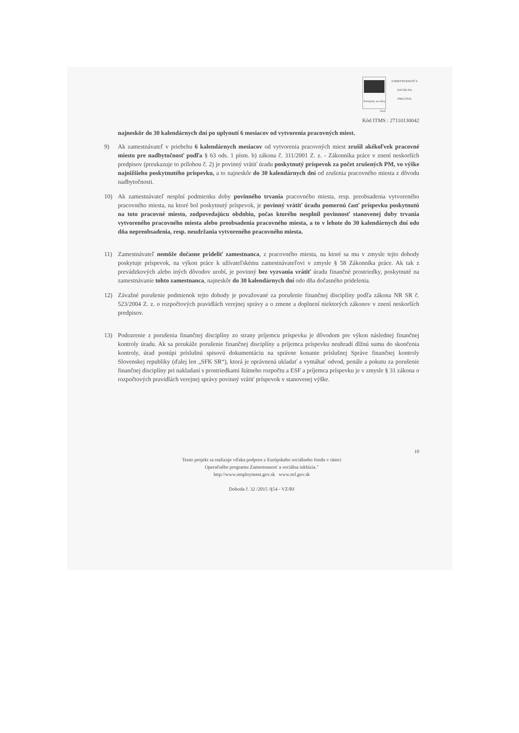Európsky sociálny fond ZAMESTNANOSŤ A SOCIÁLNA INKLÚZIA
Kód ITMS : 27110130042
najneskôr do 30 kalendárnych dní po uplynutí 6 mesiacov od vytvorenia pracovných miest.
9) Ak zamestnávateľ v priebehu 6 kalendárnych mesiacov od vytvorenia pracovných miest zrušil akékoľvek pracovné miesto pre nadbytočnosť podľa § 63 ods. 1 písm. b) zákona č. 311/2001 Z. z. - Zákonníka práce v znení neskorších predpisov (preukazuje to prílohou č. 2) je povinný vrátiť úradu poskytnutý príspevok za počet zrušených PM, vo výške najnižšieho poskytnutého príspevku, a to najneskôr do 30 kalendárnych dní od zrušenia pracovného miesta z dôvodu nadbytočnosti.
10) Ak zamestnávateľ nesplní podmienku doby povinného trvania pracovného miesta, resp. preobsadenia vytvoreného pracovného miesta, na ktoré bol poskytnutý príspevok, je povinný vrátiť úradu pomernú časť príspevku poskytnutú na toto pracovné miesto, zodpovedajúcu obdobiu, počas ktorého nesplnil povinnosť stanovenej doby trvania vytvoreného pracovného miesta alebo preobsadenia pracovného miesta, a to v lehote do 30 kalendárnych dní odo dňa nepreobsadenia, resp. neudržania vytvoreného pracovného miesta.
11) Zamestnávateľ nemôže dočasne prideliť zamestnanca, z pracovného miesta, na ktoré sa mu v zmysle tejto dohody poskytuje príspevok, na výkon práce k užívateľskému zamestnávateľovi v zmysle § 58 Zákonníka práce. Ak tak z prevádzkových alebo iných dôvodov urobí, je povinný bez vyzvania vrátiť úradu finančné prostriedky, poskytnuté na zamestnávanie tohto zamestnanca, najneskôr do 30 kalendárnych dní odo dňa dočasného pridelenia.
12) Závažné porušenie podmienok tejto dohody je považované za porušenie finančnej disciplíny podľa zákona NR SR č. 523/2004 Z. z. o rozpočtových pravidlách verejnej správy a o zmene a doplnení niektorých zákonov v znení neskorších predpisov.
13) Podozrenie z porušenia finančnej disciplíny zo strany príjemcu príspevku je dôvodom pre výkon následnej finančnej kontroly úradu. Ak sa preukáže porušenie finančnej disciplíny a príjemca príspevku neuhradí dlžnú sumu do skončenia kontroly, úrad postúpi príslušnú spisovú dokumentáciu na správne konanie príslušnej Správe finančnej kontroly Slovenskej republiky (ďalej len „SFK SR“), ktorá je oprávnená ukladať a vymáhať odvod, penále a pokutu za porušenie finančnej disciplíny pri nakladaní s prostriedkami štátneho rozpočtu a ESF a príjemca príspevku je v zmysle § 31 zákona o rozpočtových pravidlách verejnej správy povinný vrátiť príspevok v stanovenej výške.
10
Tento projekt sa realizuje vďaka podpore z Európskeho sociálneho fondu v rámci
Operačného programu Zamestnanosť a sociálna inklúzia."
http://www.employment.gov.sk www.esf.gov.sk
Dohoda č. 32 /2015 /§54 - VZ/BJ